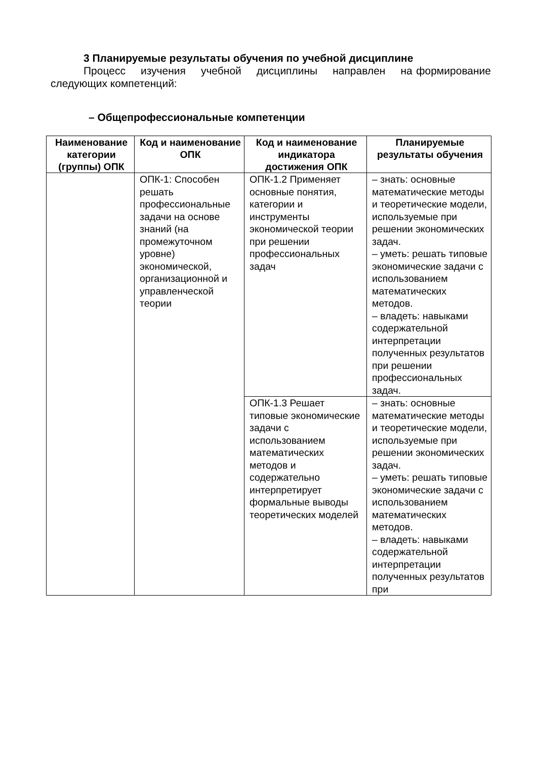3 Планируемые результаты обучения по учебной дисциплине
Процесс изучения учебной дисциплины направлен на формирование следующих компетенций:
– Общепрофессиональные компетенции
| Наименование категории (группы) ОПК | Код и наименование ОПК | Код и наименование индикатора достижения ОПК | Планируемые результаты обучения |
| --- | --- | --- | --- |
| | ОПК-1: Способен решать профессиональные задачи на основе знаний (на промежуточном уровне) экономической, организационной и управленческой теории | ОПК-1.2 Применяет основные понятия, категории и инструменты экономической теории при решении профессиональных задач | – знать: основные математические методы и теоретические модели, используемые при решении экономических задач. – уметь: решать типовые экономические задачи с использованием математических методов. – владеть: навыками содержательной интерпретации полученных результатов при решении профессиональных задач. |
| | | ОПК-1.3 Решает типовые экономические задачи с использованием математических методов и содержательно интерпретирует формальные выводы теоретических моделей | – знать: основные математические методы и теоретические модели, используемые при решении экономических задач. – уметь: решать типовые экономические задачи с использованием математических методов. – владеть: навыками содержательной интерпретации полученных результатов при |